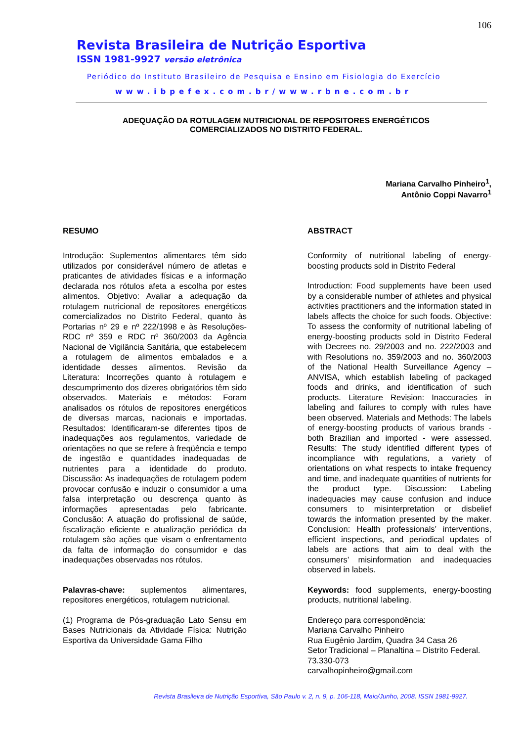106
Revista Brasileira de Nutrição Esportiva
ISSN 1981-9927 versão eletrônica
Periódico do Instituto Brasileiro de Pesquisa e Ensino em Fisiologia do Exercício
www.ibpefex.com.br/www.rbne.com.br
ADEQUAÇÃO DA ROTULAGEM NUTRICIONAL DE REPOSITORES ENERGÉTICOS
COMERCIALIZADOS NO DISTRITO FEDERAL.
Mariana Carvalho Pinheiro<sup>1</sup>,
Antônio Coppi Navarro<sup>1</sup>
RESUMO
Introdução: Suplementos alimentares têm sido utilizados por considerável número de atletas e praticantes de atividades físicas e a informação declarada nos rótulos afeta a escolha por estes alimentos. Objetivo: Avaliar a adequação da rotulagem nutricional de repositores energéticos comercializados no Distrito Federal, quanto às Portarias nº 29 e nº 222/1998 e às Resoluções-RDC nº 359 e RDC nº 360/2003 da Agência Nacional de Vigilância Sanitária, que estabelecem a rotulagem de alimentos embalados e a identidade desses alimentos. Revisão da Literatura: Incorreções quanto à rotulagem e descumprimento dos dizeres obrigatórios têm sido observados. Materiais e métodos: Foram analisados os rótulos de repositores energéticos de diversas marcas, nacionais e importadas. Resultados: Identificaram-se diferentes tipos de inadequações aos regulamentos, variedade de orientações no que se refere à freqüência e tempo de ingestão e quantidades inadequadas de nutrientes para a identidade do produto. Discussão: As inadequações de rotulagem podem provocar confusão e induzir o consumidor a uma falsa interpretação ou descrença quanto às informações apresentadas pelo fabricante. Conclusão: A atuação do profissional de saúde, fiscalização eficiente e atualização periódica da rotulagem são ações que visam o enfrentamento da falta de informação do consumidor e das inadequações observadas nos rótulos.
Palavras-chave: suplementos alimentares, repositores energéticos, rotulagem nutricional.
(1) Programa de Pós-graduação Lato Sensu em Bases Nutricionais da Atividade Física: Nutrição Esportiva da Universidade Gama Filho
ABSTRACT
Conformity of nutritional labeling of energy-boosting products sold in Distrito Federal
Introduction: Food supplements have been used by a considerable number of athletes and physical activities practitioners and the information stated in labels affects the choice for such foods. Objective: To assess the conformity of nutritional labeling of energy-boosting products sold in Distrito Federal with Decrees no. 29/2003 and no. 222/2003 and with Resolutions no. 359/2003 and no. 360/2003 of the National Health Surveillance Agency – ANVISA, which establish labeling of packaged foods and drinks, and identification of such products. Literature Revision: Inaccuracies in labeling and failures to comply with rules have been observed. Materials and Methods: The labels of energy-boosting products of various brands - both Brazilian and imported - were assessed. Results: The study identified different types of incompliance with regulations, a variety of orientations on what respects to intake frequency and time, and inadequate quantities of nutrients for the product type. Discussion: Labeling inadequacies may cause confusion and induce consumers to misinterpretation or disbelief towards the information presented by the maker. Conclusion: Health professionals’ interventions, efficient inspections, and periodical updates of labels are actions that aim to deal with the consumers’ misinformation and inadequacies observed in labels.
Keywords: food supplements, energy-boosting products, nutritional labeling.
Endereço para correspondência:
Mariana Carvalho Pinheiro
Rua Eugênio Jardim, Quadra 34 Casa 26
Setor Tradicional – Planaltina – Distrito Federal. 73.330-073
carvalhopinheiro@gmail.com
Revista Brasileira de Nutrição Esportiva, São Paulo v. 2, n. 9, p. 106-118, Maio/Junho, 2008. ISSN 1981-9927.